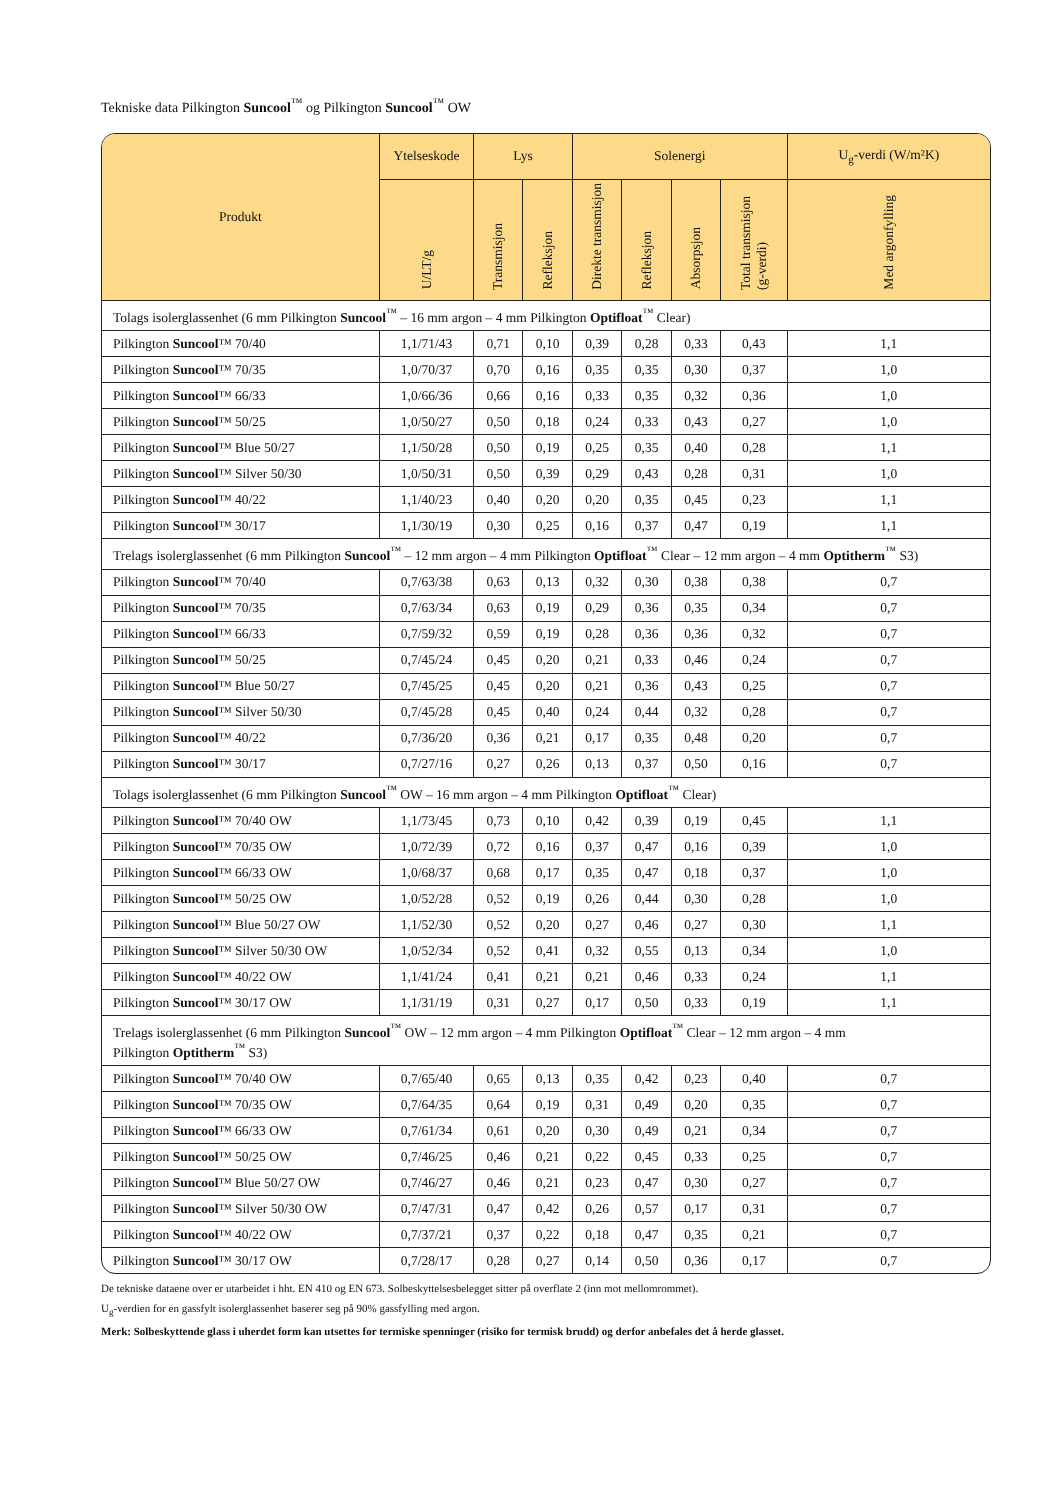Tekniske data Pilkington Suncool<sup>™</sup> og Pilkington Suncool<sup>™</sup> OW
| Produkt | Ytelseskode | Lys | | Solenergi | | | | U<sub>g</sub>-verdi (W/m²K) |
| --- | --- | --- | --- | --- | --- | --- | --- | --- |
| | U/LT/g | Transmisjon | Refleksjon | Direkte transmisjon | Refleksjon | Absorpsjon | Total transmisjon (g-verdi) | Med argonfylling |
| Tolags isolerglassenhet (6 mm Pilkington Suncool<sup>™</sup> – 16 mm argon – 4 mm Pilkington Optifloat<sup>™</sup> Clear) | | | | | | | | |
| Pilkington Suncool ™ 70/40 | 1,1/71/43 | 0,71 | 0,10 | 0,39 | 0,28 | 0,33 | 0,43 | 1,1 |
| Pilkington Suncool ™ 70/35 | 1,0/70/37 | 0,70 | 0,16 | 0,35 | 0,35 | 0,30 | 0,37 | 1,0 |
| Pilkington Suncool ™ 66/33 | 1,0/66/36 | 0,66 | 0,16 | 0,33 | 0,35 | 0,32 | 0,36 | 1,0 |
| Pilkington Suncool ™ 50/25 | 1,0/50/27 | 0,50 | 0,18 | 0,24 | 0,33 | 0,43 | 0,27 | 1,0 |
| Pilkington Suncool ™ Blue 50/27 | 1,1/50/28 | 0,50 | 0,19 | 0,25 | 0,35 | 0,40 | 0,28 | 1,1 |
| Pilkington Suncool ™ Silver 50/30 | 1,0/50/31 | 0,50 | 0,39 | 0,29 | 0,43 | 0,28 | 0,31 | 1,0 |
| Pilkington Suncool ™ 40/22 | 1,1/40/23 | 0,40 | 0,20 | 0,20 | 0,35 | 0,45 | 0,23 | 1,1 |
| Pilkington Suncool ™ 30/17 | 1,1/30/19 | 0,30 | 0,25 | 0,16 | 0,37 | 0,47 | 0,19 | 1,1 |
| Trelags isolerglassenhet (6 mm Pilkington Suncool<sup>™</sup> – 12 mm argon – 4 mm Pilkington Optifloat<sup>™</sup> Clear – 12 mm argon – 4 mm Optitherm<sup>™</sup> S3) | | | | | | | | |
| Pilkington Suncool ™ 70/40 | 0,7/63/38 | 0,63 | 0,13 | 0,32 | 0,30 | 0,38 | 0,38 | 0,7 |
| Pilkington Suncool ™ 70/35 | 0,7/63/34 | 0,63 | 0,19 | 0,29 | 0,36 | 0,35 | 0,34 | 0,7 |
| Pilkington Suncool ™ 66/33 | 0,7/59/32 | 0,59 | 0,19 | 0,28 | 0,36 | 0,36 | 0,32 | 0,7 |
| Pilkington Suncool ™ 50/25 | 0,7/45/24 | 0,45 | 0,20 | 0,21 | 0,33 | 0,46 | 0,24 | 0,7 |
| Pilkington Suncool ™ Blue 50/27 | 0,7/45/25 | 0,45 | 0,20 | 0,21 | 0,36 | 0,43 | 0,25 | 0,7 |
| Pilkington Suncool ™ Silver 50/30 | 0,7/45/28 | 0,45 | 0,40 | 0,24 | 0,44 | 0,32 | 0,28 | 0,7 |
| Pilkington Suncool ™ 40/22 | 0,7/36/20 | 0,36 | 0,21 | 0,17 | 0,35 | 0,48 | 0,20 | 0,7 |
| Pilkington Suncool ™ 30/17 | 0,7/27/16 | 0,27 | 0,26 | 0,13 | 0,37 | 0,50 | 0,16 | 0,7 |
| Tolags isolerglassenhet (6 mm Pilkington Suncool<sup>™</sup> OW – 16 mm argon – 4 mm Pilkington Optifloat<sup>™</sup> Clear) | | | | | | | | |
| Pilkington Suncool ™ 70/40 OW | 1,1/73/45 | 0,73 | 0,10 | 0,42 | 0,39 | 0,19 | 0,45 | 1,1 |
| Pilkington Suncool ™ 70/35 OW | 1,0/72/39 | 0,72 | 0,16 | 0,37 | 0,47 | 0,16 | 0,39 | 1,0 |
| Pilkington Suncool ™ 66/33 OW | 1,0/68/37 | 0,68 | 0,17 | 0,35 | 0,47 | 0,18 | 0,37 | 1,0 |
| Pilkington Suncool ™ 50/25 OW | 1,0/52/28 | 0,52 | 0,19 | 0,26 | 0,44 | 0,30 | 0,28 | 1,0 |
| Pilkington Suncool ™ Blue 50/27 OW | 1,1/52/30 | 0,52 | 0,20 | 0,27 | 0,46 | 0,27 | 0,30 | 1,1 |
| Pilkington Suncool ™ Silver 50/30 OW | 1,0/52/34 | 0,52 | 0,41 | 0,32 | 0,55 | 0,13 | 0,34 | 1,0 |
| Pilkington Suncool ™ 40/22 OW | 1,1/41/24 | 0,41 | 0,21 | 0,21 | 0,46 | 0,33 | 0,24 | 1,1 |
| Pilkington Suncool ™ 30/17 OW | 1,1/31/19 | 0,31 | 0,27 | 0,17 | 0,50 | 0,33 | 0,19 | 1,1 |
| Trelags isolerglassenhet (6 mm Pilkington Suncool<sup>™</sup> OW – 12 mm argon – 4 mm Pilkington Optifloat<sup>™</sup> Clear – 12 mm argon – 4 mm Pilkington Optitherm<sup>™</sup> S3) | | | | | | | | |
| Pilkington Suncool ™ 70/40 OW | 0,7/65/40 | 0,65 | 0,13 | 0,35 | 0,42 | 0,23 | 0,40 | 0,7 |
| Pilkington Suncool ™ 70/35 OW | 0,7/64/35 | 0,64 | 0,19 | 0,31 | 0,49 | 0,20 | 0,35 | 0,7 |
| Pilkington Suncool ™ 66/33 OW | 0,7/61/34 | 0,61 | 0,20 | 0,30 | 0,49 | 0,21 | 0,34 | 0,7 |
| Pilkington Suncool ™ 50/25 OW | 0,7/46/25 | 0,46 | 0,21 | 0,22 | 0,45 | 0,33 | 0,25 | 0,7 |
| Pilkington Suncool ™ Blue 50/27 OW | 0,7/46/27 | 0,46 | 0,21 | 0,23 | 0,47 | 0,30 | 0,27 | 0,7 |
| Pilkington Suncool ™ Silver 50/30 OW | 0,7/47/31 | 0,47 | 0,42 | 0,26 | 0,57 | 0,17 | 0,31 | 0,7 |
| Pilkington Suncool ™ 40/22 OW | 0,7/37/21 | 0,37 | 0,22 | 0,18 | 0,47 | 0,35 | 0,21 | 0,7 |
| Pilkington Suncool ™ 30/17 OW | 0,7/28/17 | 0,28 | 0,27 | 0,14 | 0,50 | 0,36 | 0,17 | 0,7 |
De tekniske dataene over er utarbeidet i hht. EN 410 og EN 673. Solbeskyttelsesbelegget sitter på overflate 2 (inn mot mellomrommet).
U<sub>g</sub>-verdien for en gassfylt isolerglassenhet baserer seg på 90% gassfylling med argon.
Merk: Solbeskyttende glass i uherdet form kan utsettes for termiske spenninger (risiko for termisk brudd) og derfor anbefales det å herde glasset.